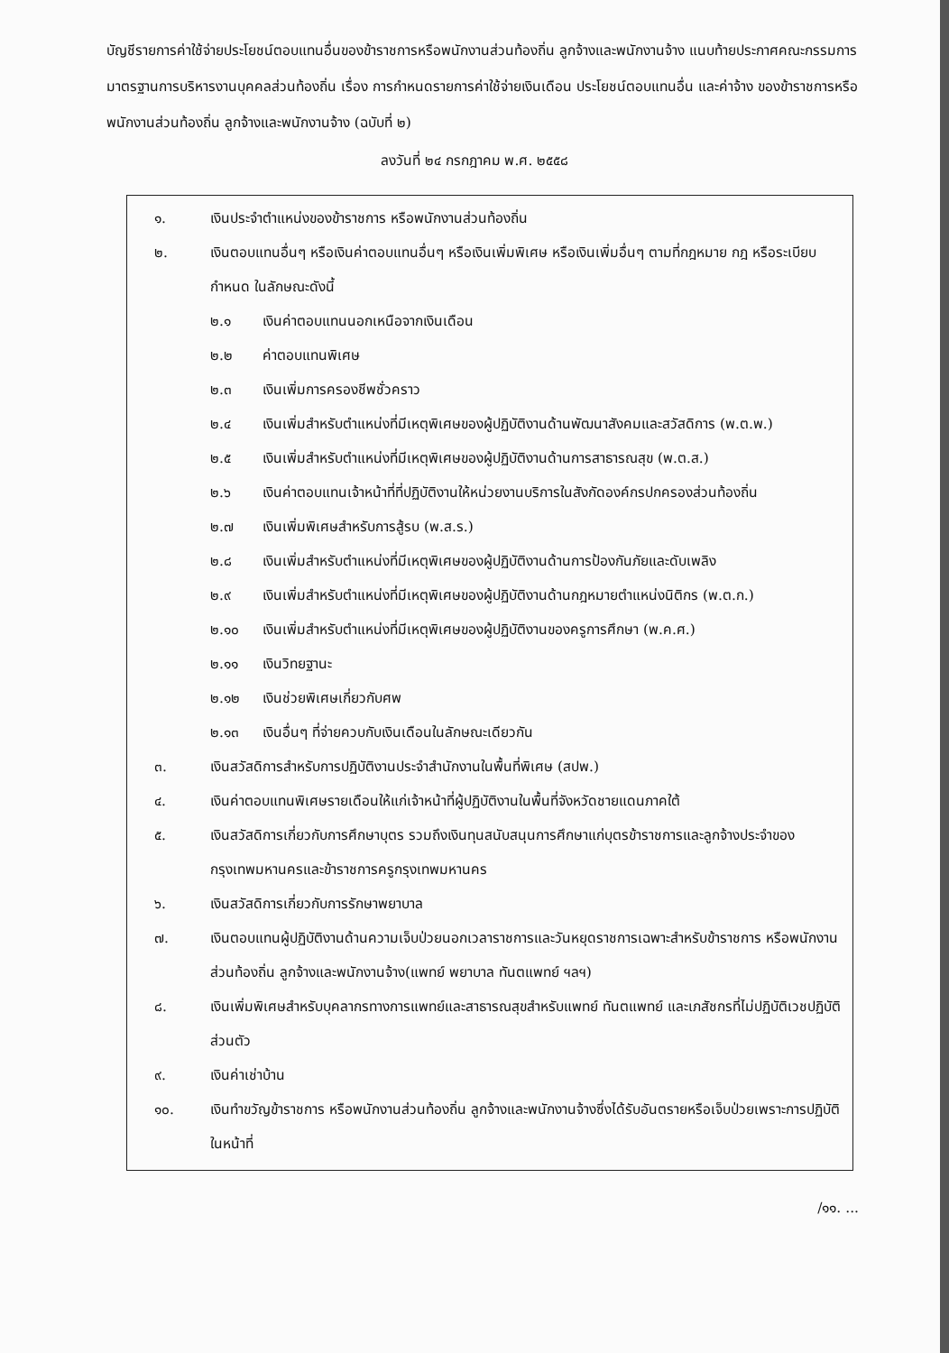บัญชีรายการค่าใช้จ่ายประโยชน์ตอบแทนอื่นของข้าราชการหรือพนักงานส่วนท้องถิ่น ลูกจ้างและพนักงานจ้าง แนบท้ายประกาศคณะกรรมการมาตรฐานการบริหารงานบุคคลส่วนท้องถิ่น เรื่อง การกำหนดรายการค่าใช้จ่ายเงินเดือน ประโยชน์ตอบแทนอื่น และค่าจ้าง ของข้าราชการหรือพนักงานส่วนท้องถิ่น ลูกจ้างและพนักงานจ้าง (ฉบับที่ ๒)
ลงวันที่ ๒๔ กรกฎาคม พ.ศ. ๒๕๕๘
๑. เงินประจำตำแหน่งของข้าราชการ หรือพนักงานส่วนท้องถิ่น
๒. เงินตอบแทนอื่นๆ หรือเงินค่าตอบแทนอื่นๆ หรือเงินเพิ่มพิเศษ หรือเงินเพิ่มอื่นๆ ตามที่กฎหมาย กฎ หรือระเบียบกำหนด ในลักษณะดังนี้
๒.๑ เงินค่าตอบแทนนอกเหนือจากเงินเดือน
๒.๒ ค่าตอบแทนพิเศษ
๒.๓ เงินเพิ่มการครองชีพชั่วคราว
๒.๔ เงินเพิ่มสำหรับตำแหน่งที่มีเหตุพิเศษของผู้ปฏิบัติงานด้านพัฒนาสังคมและสวัสดิการ (พ.ต.พ.)
๒.๕ เงินเพิ่มสำหรับตำแหน่งที่มีเหตุพิเศษของผู้ปฏิบัติงานด้านการสาธารณสุข (พ.ต.ส.)
๒.๖ เงินค่าตอบแทนเจ้าหน้าที่ที่ปฏิบัติงานให้หน่วยงานบริการในสังกัดองค์กรปกครองส่วนท้องถิ่น
๒.๗ เงินเพิ่มพิเศษสำหรับการสู้รบ (พ.ส.ร.)
๒.๘ เงินเพิ่มสำหรับตำแหน่งที่มีเหตุพิเศษของผู้ปฏิบัติงานด้านการป้องกันภัยและดับเพลิง
๒.๙ เงินเพิ่มสำหรับตำแหน่งที่มีเหตุพิเศษของผู้ปฏิบัติงานด้านกฎหมายตำแหน่งนิติกร (พ.ต.ก.)
๒.๑๐ เงินเพิ่มสำหรับตำแหน่งที่มีเหตุพิเศษของผู้ปฏิบัติงานของครูการศึกษา (พ.ค.ศ.)
๒.๑๑ เงินวิทยฐานะ
๒.๑๒ เงินช่วยพิเศษเกี่ยวกับศพ
๒.๑๓ เงินอื่นๆ ที่จ่ายควบกับเงินเดือนในลักษณะเดียวกัน
๓. เงินสวัสดิการสำหรับการปฏิบัติงานประจำสำนักงานในพื้นที่พิเศษ (สปพ.)
๔. เงินค่าตอบแทนพิเศษรายเดือนให้แก่เจ้าหน้าที่ผู้ปฏิบัติงานในพื้นที่จังหวัดชายแดนภาคใต้
๕. เงินสวัสดิการเกี่ยวกับการศึกษาบุตร รวมถึงเงินทุนสนับสนุนการศึกษาแก่บุตรข้าราชการและลูกจ้างประจำของกรุงเทพมหานครและข้าราชการครูกรุงเทพมหานคร
๖. เงินสวัสดิการเกี่ยวกับการรักษาพยาบาล
๗. เงินตอบแทนผู้ปฏิบัติงานด้านความเจ็บป่วยนอกเวลาราชการและวันหยุดราชการเฉพาะสำหรับข้าราชการ หรือพนักงานส่วนท้องถิ่น ลูกจ้างและพนักงานจ้าง(แพทย์ พยาบาล ทันตแพทย์ ฯลฯ)
๘. เงินเพิ่มพิเศษสำหรับบุคลากรทางการแพทย์และสาธารณสุขสำหรับแพทย์ ทันตแพทย์ และเภสัชกรที่ไม่ปฏิบัติเวชปฏิบัติส่วนตัว
๙. เงินค่าเช่าบ้าน
๑๐. เงินทำขวัญข้าราชการ หรือพนักงานส่วนท้องถิ่น ลูกจ้างและพนักงานจ้างซึ่งได้รับอันตรายหรือเจ็บป่วยเพราะการปฏิบัติในหน้าที่
/๑๑. ...